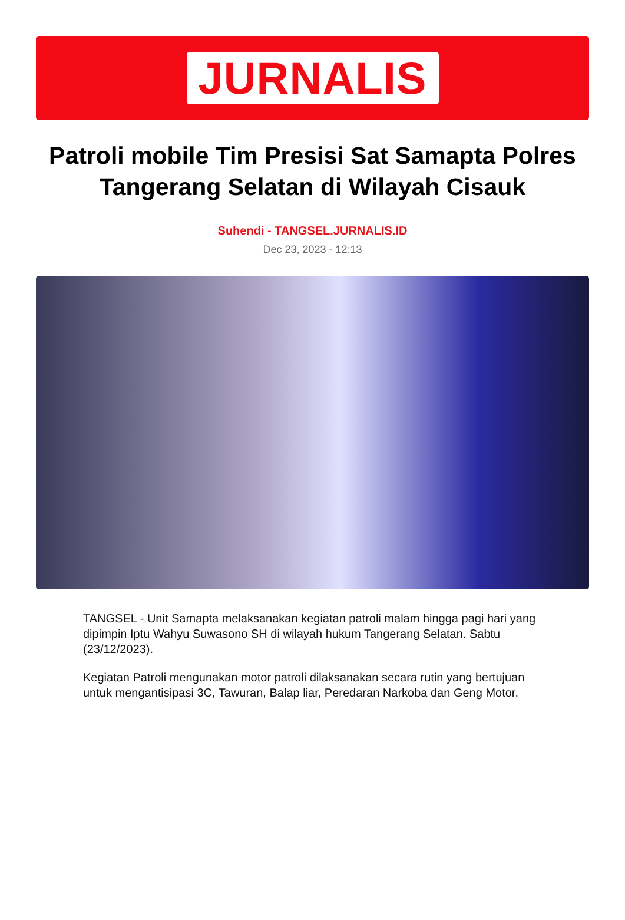JURNALIS
Patroli mobile Tim Presisi Sat Samapta Polres Tangerang Selatan di Wilayah Cisauk
Suhendi - TANGSEL.JURNALIS.ID
Dec 23, 2023 - 12:13
TANGSEL - Unit Samapta melaksanakan kegiatan patroli malam hingga pagi hari yang dipimpin Iptu Wahyu Suwasono SH di wilayah hukum Tangerang Selatan. Sabtu (23/12/2023).
Kegiatan Patroli mengunakan motor patroli dilaksanakan secara rutin yang bertujuan untuk mengantisipasi 3C, Tawuran, Balap liar, Peredaran Narkoba dan Geng Motor.